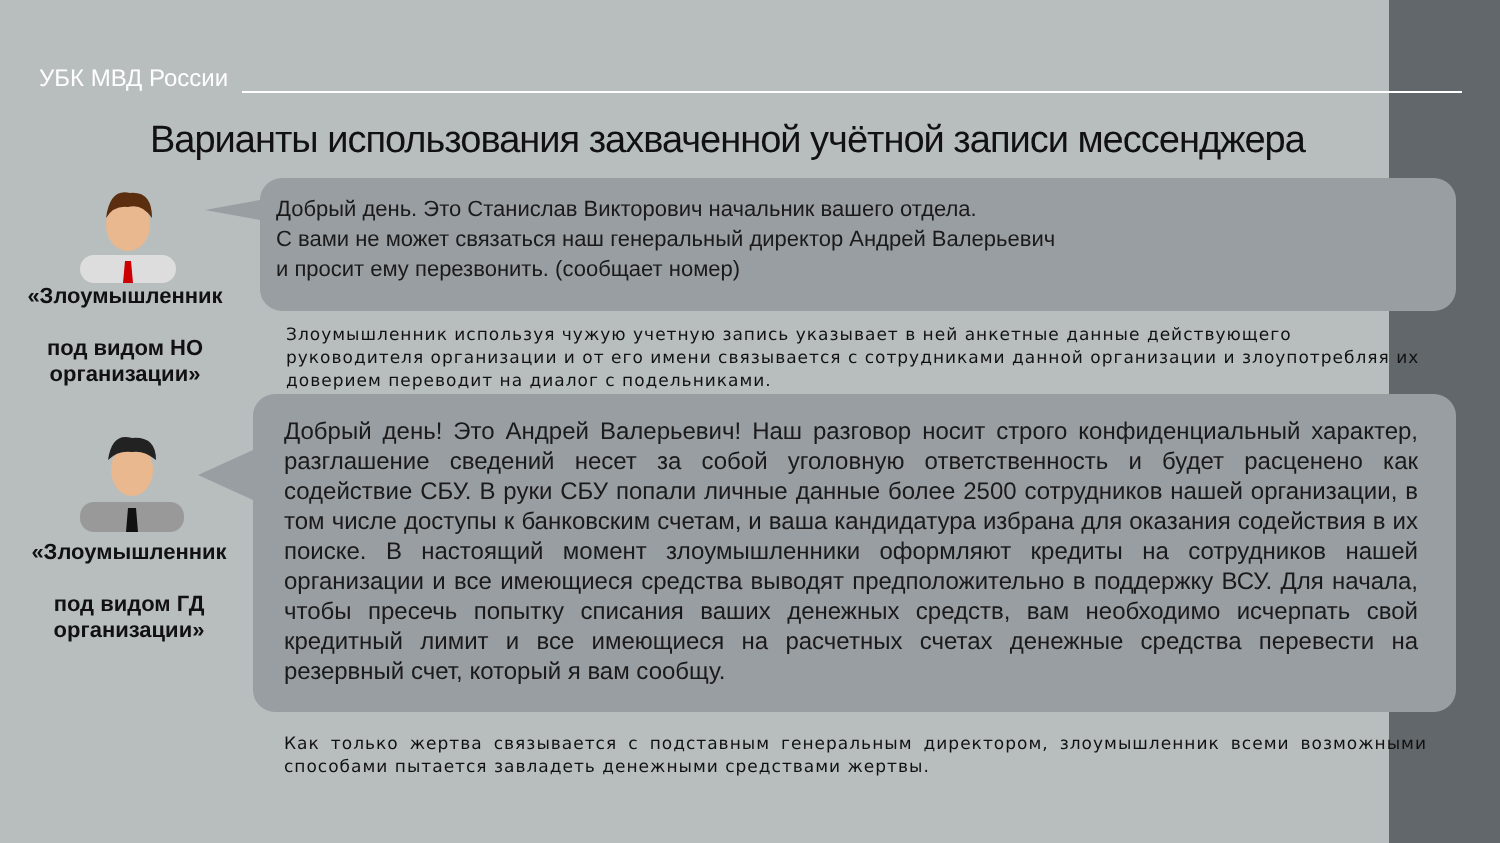УБК МВД России
Варианты использования захваченной учётной записи мессенджера
Добрый день. Это Станислав Викторович начальник вашего отдела.
С вами не может связаться наш генеральный директор Андрей Валерьевич
и просит ему перезвонить. (сообщает номер)
«Злоумышленник
под видом НО организации»
Злоумышленник используя чужую учетную запись указывает в ней анкетные данные действующего
руководителя организации и от его имени связывается с сотрудниками данной организации и злоупотребляя их
доверием переводит на диалог с подельниками.
Добрый день! Это Андрей Валерьевич! Наш разговор носит строго конфиденциальный характер, разглашение сведений несет за собой уголовную ответственность и будет расценено как содействие СБУ. В руки СБУ попали личные данные более 2500 сотрудников нашей организации, в том числе доступы к банковским счетам, и ваша кандидатура избрана для оказания содействия в их поиске. В настоящий момент злоумышленники оформляют кредиты на сотрудников нашей организации и все имеющиеся средства выводят предположительно в поддержку ВСУ. Для начала, чтобы пресечь попытку списания ваших денежных средств, вам необходимо исчерпать свой кредитный лимит и все имеющиеся на расчетных счетах денежные средства перевести на резервный счет, который я вам сообщу.
«Злоумышленник
под видом ГД организации»
Как только жертва связывается с подставным генеральным директором, злоумышленник всеми возможными способами пытается завладеть денежными средствами жертвы.